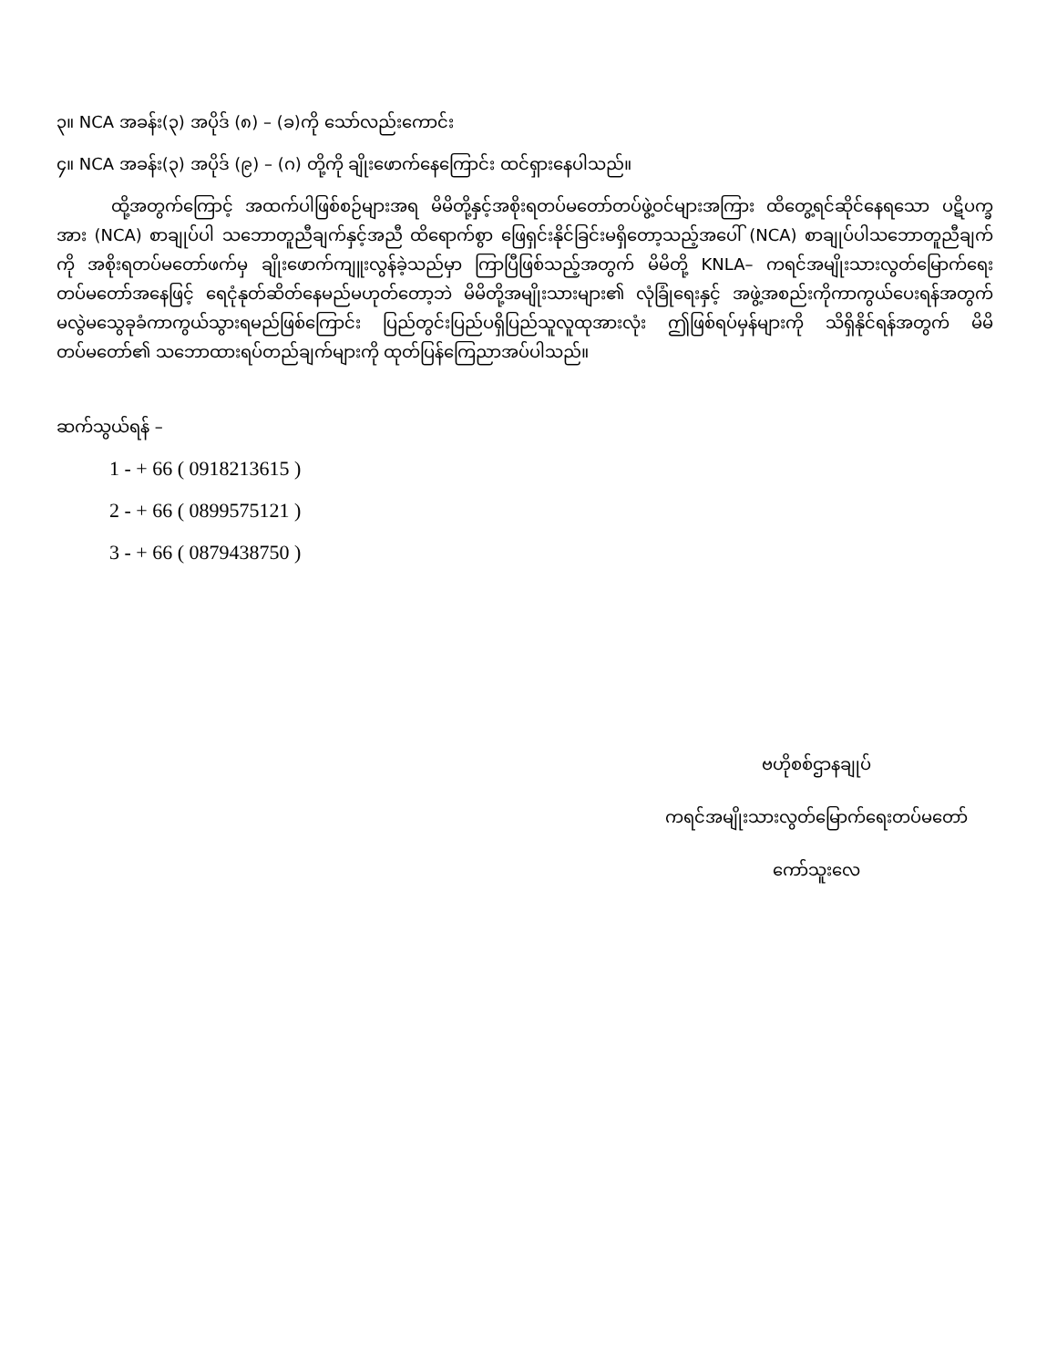၃။ NCA အခန်း(၃) အပိုဒ် (၈) – (ခ)ကို သော်လည်းကောင်း
၄။ NCA အခန်း(၃) အပိုဒ် (၉) – (ဂ) တို့ကို ချိုးဖောက်နေကြောင်း ထင်ရှားနေပါသည်။
ထို့အတွက်ကြောင့် အထက်ပါဖြစ်စဉ်များအရ မိမိတို့နှင့်အစိုးရတပ်မတော်တပ်ဖွဲ့ဝင်များအကြား ထိတွေ့ရင်ဆိုင်နေရသော ပဋိပက္ခအား (NCA) စာချုပ်ပါ သဘောတူညီချက်နှင့်အညီ ထိရောက်စွာ ဖြေရှင်းနိုင်ခြင်းမရှိတော့သည့်အပေါ် (NCA) စာချုပ်ပါသဘောတူညီချက်ကို အစိုးရတပ်မတော်ဖက်မှ ချိုးဖောက်ကျူးလွန်ခဲ့သည်မှာ ကြာပြီဖြစ်သည့်အတွက် မိမိတို့ KNLA– ကရင်အမျိုးသားလွတ်မြောက်ရေးတပ်မတော်အနေဖြင့် ရေငုံနုတ်ဆိတ်နေမည်မဟုတ်တော့ဘဲ မိမိတို့အမျိုးသားများ၏ လုံခြုံရေးနှင့် အဖွဲ့အစည်းကိုကာကွယ်ပေးရန်အတွက် မလွဲမသွေခုခံကာကွယ်သွားရမည်ဖြစ်ကြောင်း ပြည်တွင်းပြည်ပရှိပြည်သူလူထုအားလုံး ဤဖြစ်ရပ်မှန်များကို သိရှိနိုင်ရန်အတွက် မိမိတပ်မတော်၏ သဘောထားရပ်တည်ချက်များကို ထုတ်ပြန်ကြေညာအပ်ပါသည်။
ဆက်သွယ်ရန် –
1 - + 66 ( 0918213615 )
2 - + 66 ( 0899575121 )
3 - + 66 ( 0879438750 )
ဗဟိုစစ်ဌာနချုပ်
ကရင်အမျိုးသားလွတ်မြောက်ရေးတပ်မတော်
ကော်သူးလေ